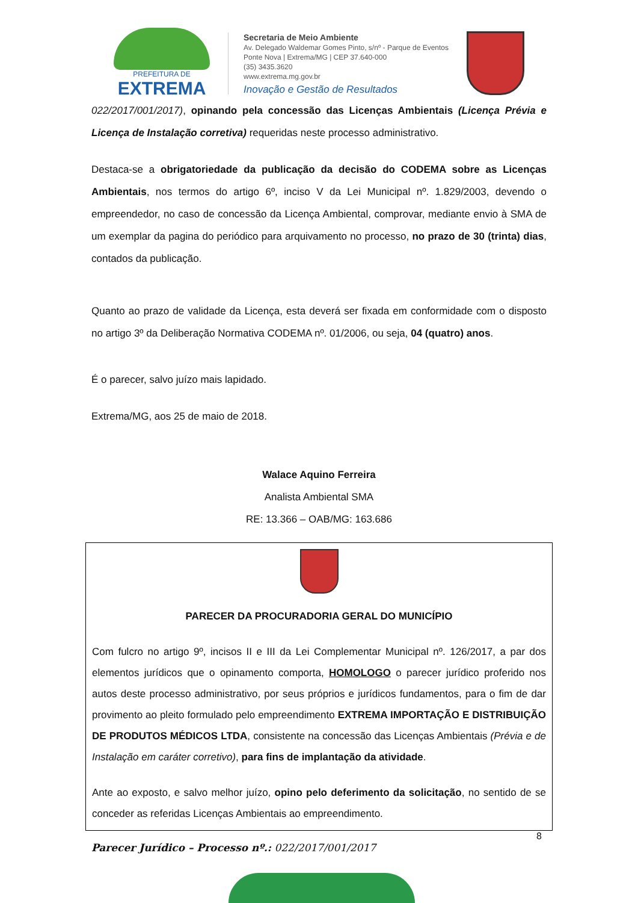PREFEITURA DE
EXTREMA
Secretaria de Meio Ambiente
Av. Delegado Waldemar Gomes Pinto, s/nº - Parque de Eventos
Ponte Nova | Extrema/MG | CEP 37.640-000
(35) 3435.3620
www.extrema.mg.gov.br
Inovação e Gestão de Resultados
022/2017/001/2017), opinando pela concessão das Licenças Ambientais (Licença Prévia e Licença de Instalação corretiva) requeridas neste processo administrativo.
Destaca-se a obrigatoriedade da publicação da decisão do CODEMA sobre as Licenças Ambientais, nos termos do artigo 6º, inciso V da Lei Municipal nº. 1.829/2003, devendo o empreendedor, no caso de concessão da Licença Ambiental, comprovar, mediante envio à SMA de um exemplar da pagina do periódico para arquivamento no processo, no prazo de 30 (trinta) dias, contados da publicação.
Quanto ao prazo de validade da Licença, esta deverá ser fixada em conformidade com o disposto no artigo 3º da Deliberação Normativa CODEMA nº. 01/2006, ou seja, 04 (quatro) anos.
É o parecer, salvo juízo mais lapidado.
Extrema/MG, aos 25 de maio de 2018.
Walace Aquino Ferreira
Analista Ambiental SMA
RE: 13.366 – OAB/MG: 163.686
PARECER DA PROCURADORIA GERAL DO MUNICÍPIO
Com fulcro no artigo 9º, incisos II e III da Lei Complementar Municipal nº. 126/2017, a par dos elementos jurídicos que o opinamento comporta, HOMOLOGO o parecer jurídico proferido nos autos deste processo administrativo, por seus próprios e jurídicos fundamentos, para o fim de dar provimento ao pleito formulado pelo empreendimento EXTREMA IMPORTAÇÃO E DISTRIBUIÇÃO DE PRODUTOS MÉDICOS LTDA, consistente na concessão das Licenças Ambientais (Prévia e de Instalação em caráter corretivo), para fins de implantação da atividade.
Ante ao exposto, e salvo melhor juízo, opino pelo deferimento da solicitação, no sentido de se conceder as referidas Licenças Ambientais ao empreendimento.
8
Parecer Jurídico – Processo nº.: 022/2017/001/2017